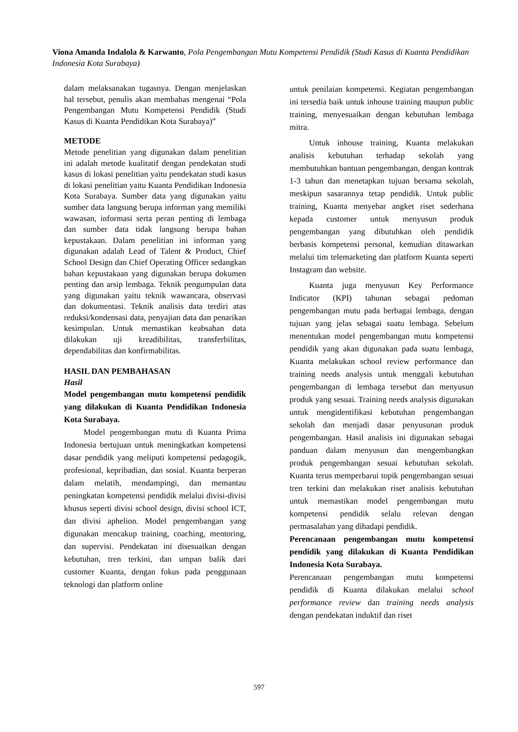Viona Amanda Indalola & Karwanto, Pola Pengembangan Mutu Kompetensi Pendidik (Studi Kasus di Kuanta Pendidikan Indonesia Kota Surabaya)
dalam melaksanakan tugasnya. Dengan menjelaskan hal tersebut, penulis akan membahas mengenai “Pola Pengembangan Mutu Kompetensi Pendidik (Studi Kasus di Kuanta Pendidikan Kota Surabaya)”
METODE
Metode penelitian yang digunakan dalam penelitian ini adalah metode kualitatif dengan pendekatan studi kasus di lokasi penelitian yaitu pendekatan studi kasus di lokasi penelitian yaitu Kuanta Pendidikan Indonesia Kota Surabaya. Sumber data yang digunakan yaitu sumber data langsung berupa informan yang memiliki wawasan, informasi serta peran penting di lembaga dan sumber data tidak langsung berupa bahan kepustakaan. Dalam penelitian ini informan yang digunakan adalah Lead of Talent & Product, Chief School Design dan Chief Operating Officer sedangkan bahan kepustakaan yang digunakan berupa dokumen penting dan arsip lembaga. Teknik pengumpulan data yang digunakan yaitu teknik wawancara, observasi dan dokumentasi. Teknik analisis data terdiri atas reduksi/kondensasi data, penyajian data dan penarikan kesimpulan. Untuk memastikan keabsahan data dilakukan uji kreadibilitas, transferbilitas, dependabilitas dan konfirmabilitas.
HASIL DAN PEMBAHASAN
Hasil
Model pengembangan mutu kompetensi pendidik yang dilakukan di Kuanta Pendidikan Indonesia Kota Surabaya.
Model pengembangan mutu di Kuanta Prima Indonesia bertujuan untuk meningkatkan kompetensi dasar pendidik yang meliputi kompetensi pedagogik, profesional, kepribadian, dan sosial. Kuanta berperan dalam melatih, mendampingi, dan memantau peningkatan kompetensi pendidik melalui divisi-divisi khusus seperti divisi school design, divisi school ICT, dan divisi aphelion. Model pengembangan yang digunakan mencakup training, coaching, mentoring, dan supervisi. Pendekatan ini disesuaikan dengan kebutuhan, tren terkini, dan umpan balik dari customer Kuanta, dengan fokus pada penggunaan teknologi dan platform online
untuk penilaian kompetensi. Kegiatan pengembangan ini tersedia baik untuk inhouse training maupun public training, menyesuaikan dengan kebutuhan lembaga mitra.
Untuk inhouse training, Kuanta melakukan analisis kebutuhan terhadap sekolah yang membutuhkan bantuan pengembangan, dengan kontrak 1-3 tahun dan menetapkan tujuan bersama sekolah, meskipun sasarannya tetap pendidik. Untuk public training, Kuanta menyebar angket riset sederhana kepada customer untuk menyusun produk pengembangan yang dibutuhkan oleh pendidik berbasis kompetensi personal, kemudian ditawarkan melalui tim telemarketing dan platform Kuanta seperti Instagram dan website.
Kuanta juga menyusun Key Performance Indicator (KPI) tahunan sebagai pedoman pengembangan mutu pada berbagai lembaga, dengan tujuan yang jelas sebagai suatu lembaga. Sebelum menentukan model pengembangan mutu kompetensi pendidik yang akan digunakan pada suatu lembaga, Kuanta melakukan school review performance dan training needs analysis untuk menggali kebutuhan pengembangan di lembaga tersebut dan menyusun produk yang sesuai. Training needs analysis digunakan untuk mengidentifikasi kebutuhan pengembangan sekolah dan menjadi dasar penyusunan produk pengembangan. Hasil analisis ini digunakan sebagai panduan dalam menyusun dan mengembangkan produk pengembangan sesuai kebutuhan sekolah. Kuanta terus memperbarui topik pengembangan sesuai tren terkini dan melakukan riset analisis kebutuhan untuk memastikan model pengembangan mutu kompetensi pendidik selalu relevan dengan permasalahan yang dihadapi pendidik.
Perencanaan pengembangan mutu kompetensi pendidik yang dilakukan di Kuanta Pendidikan Indonesia Kota Surabaya.
Perencanaan pengembangan mutu kompetensi pendidik di Kuanta dilakukan melalui school performance review dan training needs analysis dengan pendekatan induktif dan riset
597